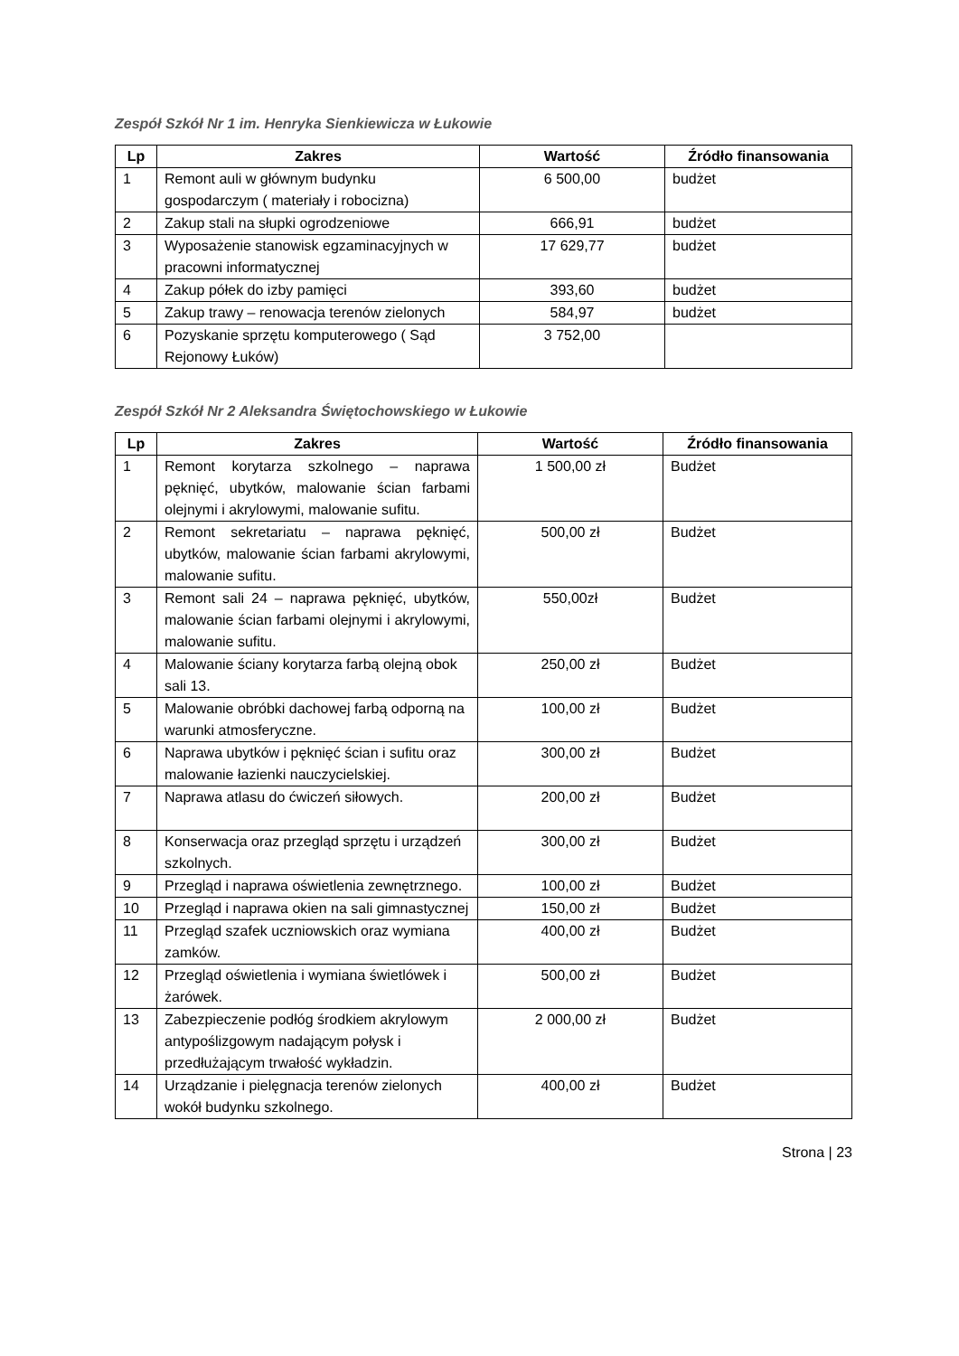Zespół Szkół Nr 1 im. Henryka Sienkiewicza w Łukowie
| Lp | Zakres | Wartość | Źródło finansowania |
| --- | --- | --- | --- |
| 1 | Remont auli w głównym budynku gospodarczym ( materiały i robocizna) | 6 500,00 | budżet |
| 2 | Zakup stali na słupki ogrodzeniowe | 666,91 | budżet |
| 3 | Wyposażenie stanowisk egzaminacyjnych w pracowni informatycznej | 17 629,77 | budżet |
| 4 | Zakup półek do izby pamięci | 393,60 | budżet |
| 5 | Zakup trawy – renowacja terenów zielonych | 584,97 | budżet |
| 6 | Pozyskanie sprzętu komputerowego ( Sąd Rejonowy Łuków) | 3 752,00 | |
Zespół Szkół Nr 2 Aleksandra Świętochowskiego w Łukowie
| Lp | Zakres | Wartość | Źródło finansowania |
| --- | --- | --- | --- |
| 1 | Remont korytarza szkolnego – naprawa pęknięć, ubytków, malowanie ścian farbami olejnymi i akrylowymi, malowanie sufitu. | 1 500,00 zł | Budżet |
| 2 | Remont sekretariatu – naprawa pęknięć, ubytków, malowanie ścian farbami akrylowymi, malowanie sufitu. | 500,00 zł | Budżet |
| 3 | Remont sali 24 – naprawa pęknięć, ubytków, malowanie ścian farbami olejnymi i akrylowymi, malowanie sufitu. | 550,00zł | Budżet |
| 4 | Malowanie ściany korytarza farbą olejną obok sali 13. | 250,00 zł | Budżet |
| 5 | Malowanie obróbki dachowej farbą odporną na warunki atmosferyczne. | 100,00 zł | Budżet |
| 6 | Naprawa ubytków i pęknięć ścian i sufitu oraz malowanie łazienki nauczycielskiej. | 300,00 zł | Budżet |
| 7 | Naprawa atlasu do ćwiczeń siłowych. | 200,00 zł | Budżet |
| 8 | Konserwacja oraz przegląd sprzętu i urządzeń szkolnych. | 300,00 zł | Budżet |
| 9 | Przegląd i naprawa oświetlenia zewnętrznego. | 100,00 zł | Budżet |
| 10 | Przegląd i naprawa okien na sali gimnastycznej | 150,00 zł | Budżet |
| 11 | Przegląd szafek uczniowskich oraz wymiana zamków. | 400,00 zł | Budżet |
| 12 | Przegląd oświetlenia i wymiana świetlówek i żarówek. | 500,00 zł | Budżet |
| 13 | Zabezpieczenie podłóg środkiem akrylowym antypoślizgowym nadającym połysk i przedłużającym trwałość wykładzin. | 2 000,00 zł | Budżet |
| 14 | Urządzanie i pielęgnacja terenów zielonych wokół budynku szkolnego. | 400,00 zł | Budżet |
Strona | 23